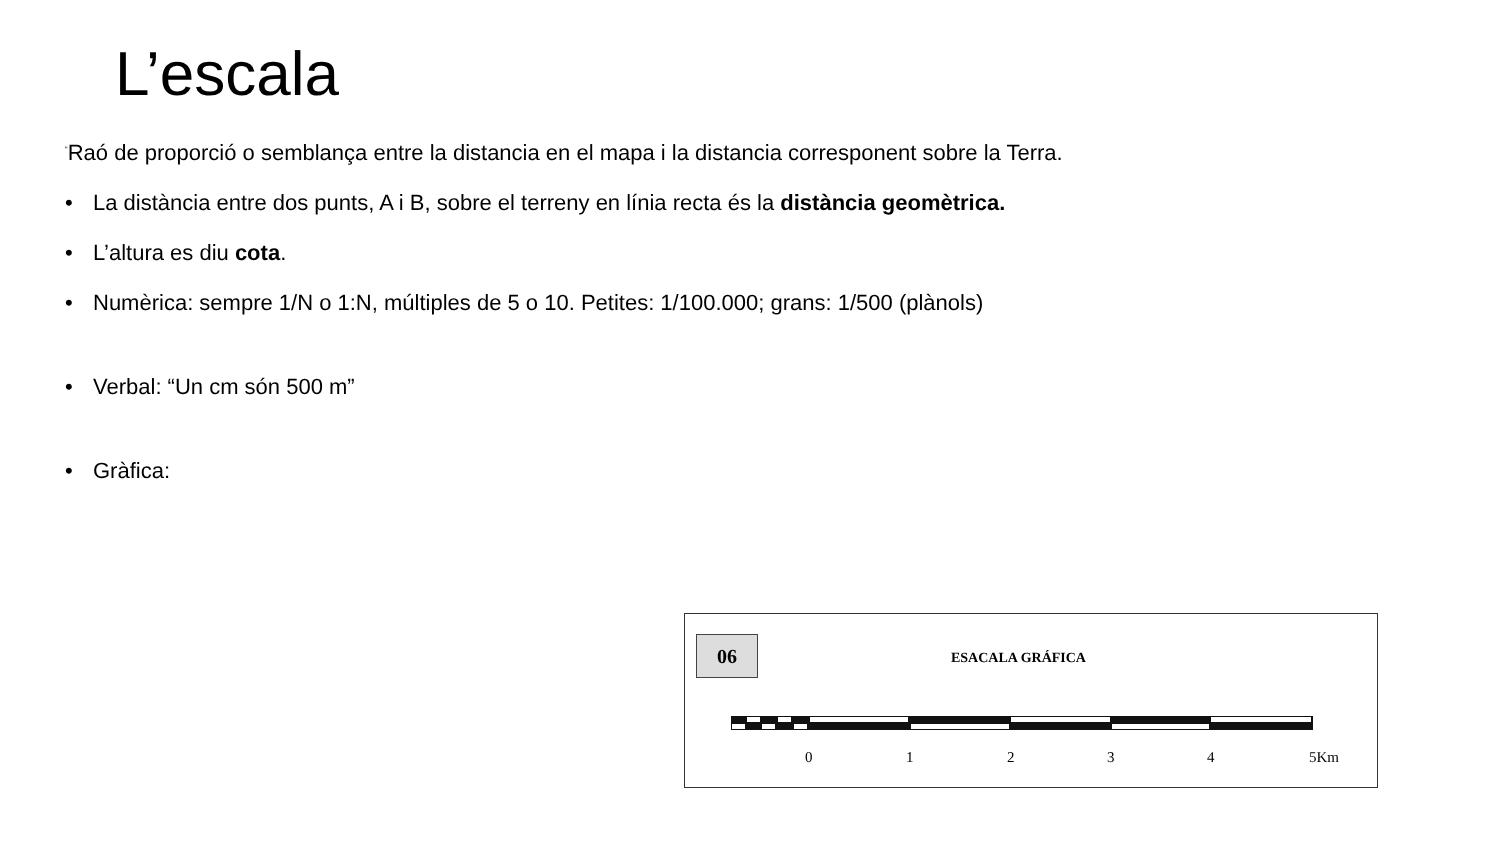L’escala
<sup>“</sup>Raó de proporció o semblança entre la distancia en el mapa i la distancia corresponent sobre la Terra.
• La distància entre dos punts, A i B, sobre el terreny en línia recta és la distància geomètrica.
• L’altura es diu cota.
• Numèrica: sempre 1/N o 1:N, múltiples de 5 o 10. Petites: 1/100.000; grans: 1/500 (plànols)
• Verbal: “Un cm són 500 m”
• Gràfica:
06
ESACALA GRÁFICA
0 1 2 3 4 5Km